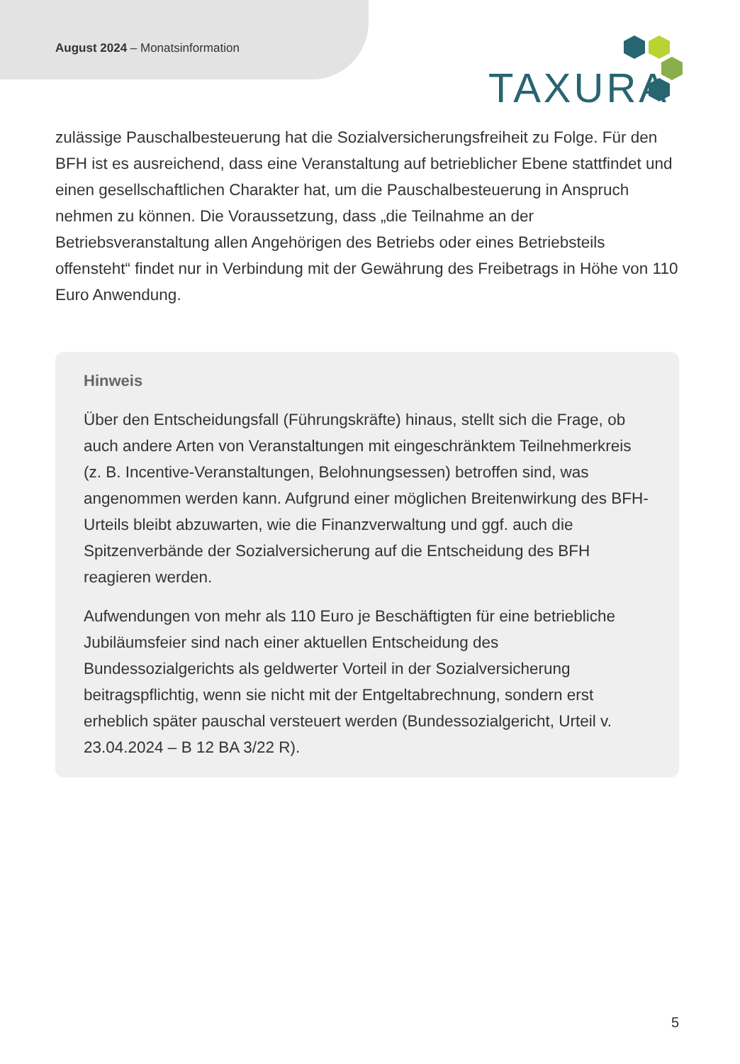August 2024 – Monatsinformation
TAXURA
zulässige Pauschalbesteuerung hat die Sozialversicherungsfreiheit zu Folge. Für den BFH ist es ausreichend, dass eine Veranstaltung auf betrieblicher Ebene stattfindet und einen gesellschaftlichen Charakter hat, um die Pauschalbesteuerung in Anspruch nehmen zu können. Die Voraussetzung, dass „die Teilnahme an der Betriebsveranstaltung allen Angehörigen des Betriebs oder eines Betriebsteils offensteht“ findet nur in Verbindung mit der Gewährung des Freibetrags in Höhe von 110 Euro Anwendung.
Hinweis
Über den Entscheidungsfall (Führungskräfte) hinaus, stellt sich die Frage, ob auch andere Arten von Veranstaltungen mit eingeschränktem Teilnehmerkreis (z. B. Incentive-Veranstaltungen, Belohnungsessen) betroffen sind, was angenommen werden kann. Aufgrund einer möglichen Breitenwirkung des BFH-Urteils bleibt abzuwarten, wie die Finanzverwaltung und ggf. auch die Spitzenverbände der Sozialversicherung auf die Entscheidung des BFH reagieren werden.
Aufwendungen von mehr als 110 Euro je Beschäftigten für eine betriebliche Jubiläumsfeier sind nach einer aktuellen Entscheidung des Bundessozialgerichts als geldwerter Vorteil in der Sozialversicherung beitragspflichtig, wenn sie nicht mit der Entgeltabrechnung, sondern erst erheblich später pauschal versteuert werden (Bundessozialgericht, Urteil v. 23.04.2024 – B 12 BA 3/22 R).
5